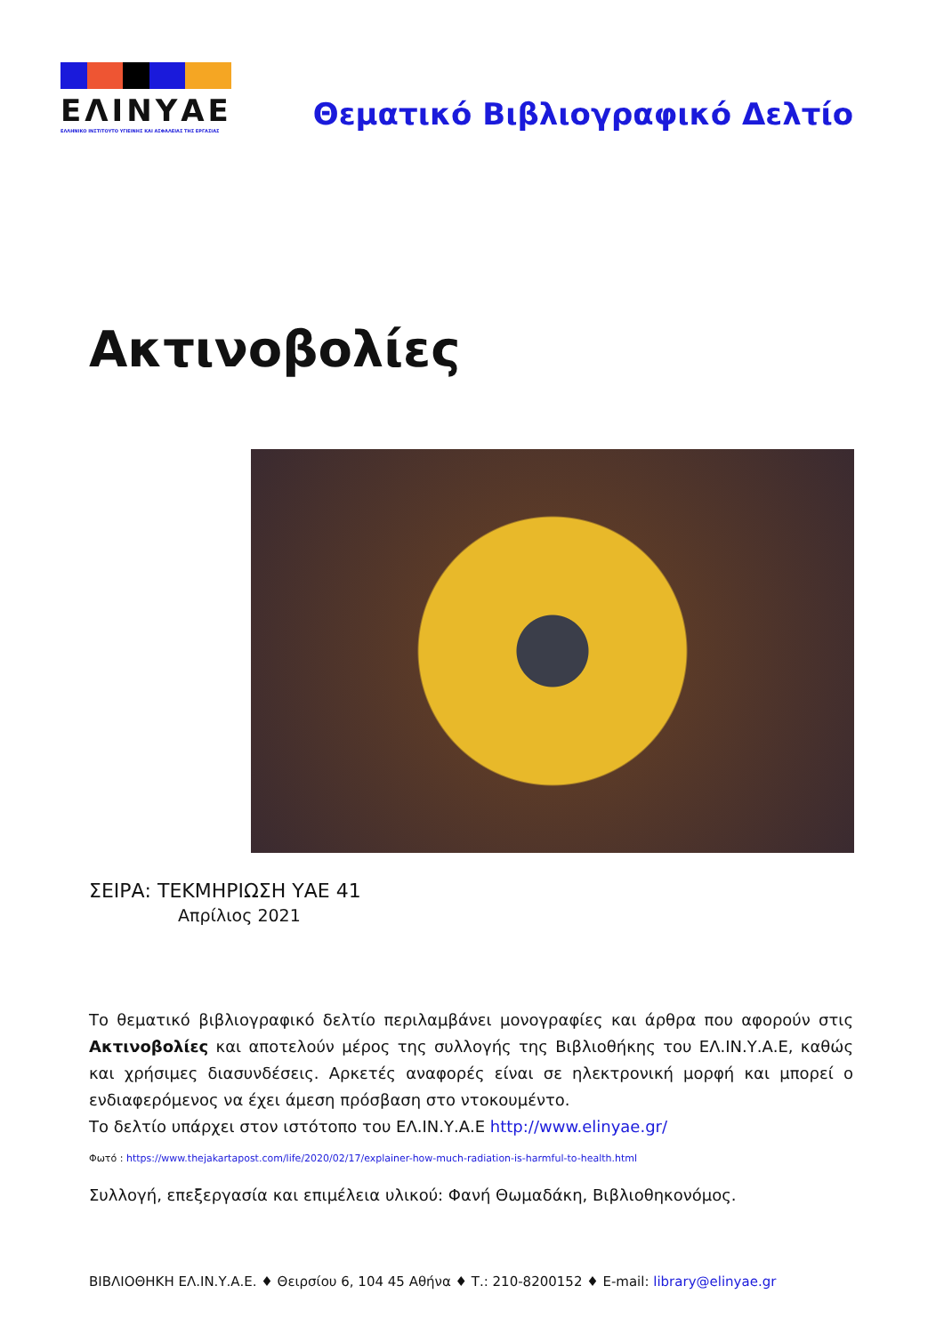ΕΛΙΝΥΑΕ
ΕΛΛΗΝΙΚΟ ΙΝΣΤΙΤΟΥΤΟ ΥΓΙΕΙΝΗΣ ΚΑΙ ΑΣΦΑΛΕΙΑΣ ΤΗΣ ΕΡΓΑΣΙΑΣ
Θεματικό Βιβλιογραφικό Δελτίο
Ακτινοβολίες
ΣΕΙΡΑ: ΤΕΚΜΗΡΙΩΣΗ ΥΑΕ 41
Απρίλιος 2021
Το θεματικό βιβλιογραφικό δελτίο περιλαμβάνει μονογραφίες και άρθρα που αφορούν στις Ακτινοβολίες και αποτελούν μέρος της συλλογής της Βιβλιοθήκης του ΕΛ.ΙΝ.Υ.Α.Ε, καθώς και χρήσιμες διασυνδέσεις. Αρκετές αναφορές είναι σε ηλεκτρονική μορφή και μπορεί ο ενδιαφερόμενος να έχει άμεση πρόσβαση στο ντοκουμέντο.
Το δελτίο υπάρχει στον ιστότοπο του ΕΛ.ΙΝ.Υ.Α.Ε http://www.elinyae.gr/
Φωτό : https://www.thejakartapost.com/life/2020/02/17/explainer-how-much-radiation-is-harmful-to-health.html
Συλλογή, επεξεργασία και επιμέλεια υλικού: Φανή Θωμαδάκη, Βιβλιοθηκονόμος.
ΒΙΒΛΙΟΘΗΚΗ ΕΛ.ΙΝ.Υ.Α.Ε. ♦ Θειρσίου 6, 104 45 Αθήνα ♦ Τ.: 210-8200152 ♦ E-mail: library@elinyae.gr